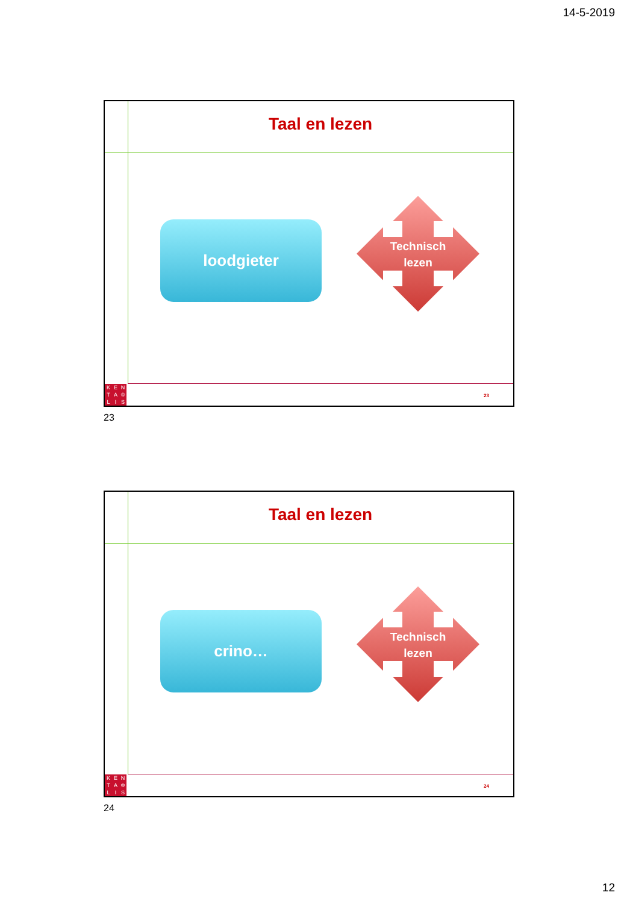14-5-2019
Taal en lezen
loodgieter
Technisch
lezen
KENTA ♔ LIS
23
23
Taal en lezen
crino…
Technisch
lezen
KENTA ♔ LIS
24
24
12